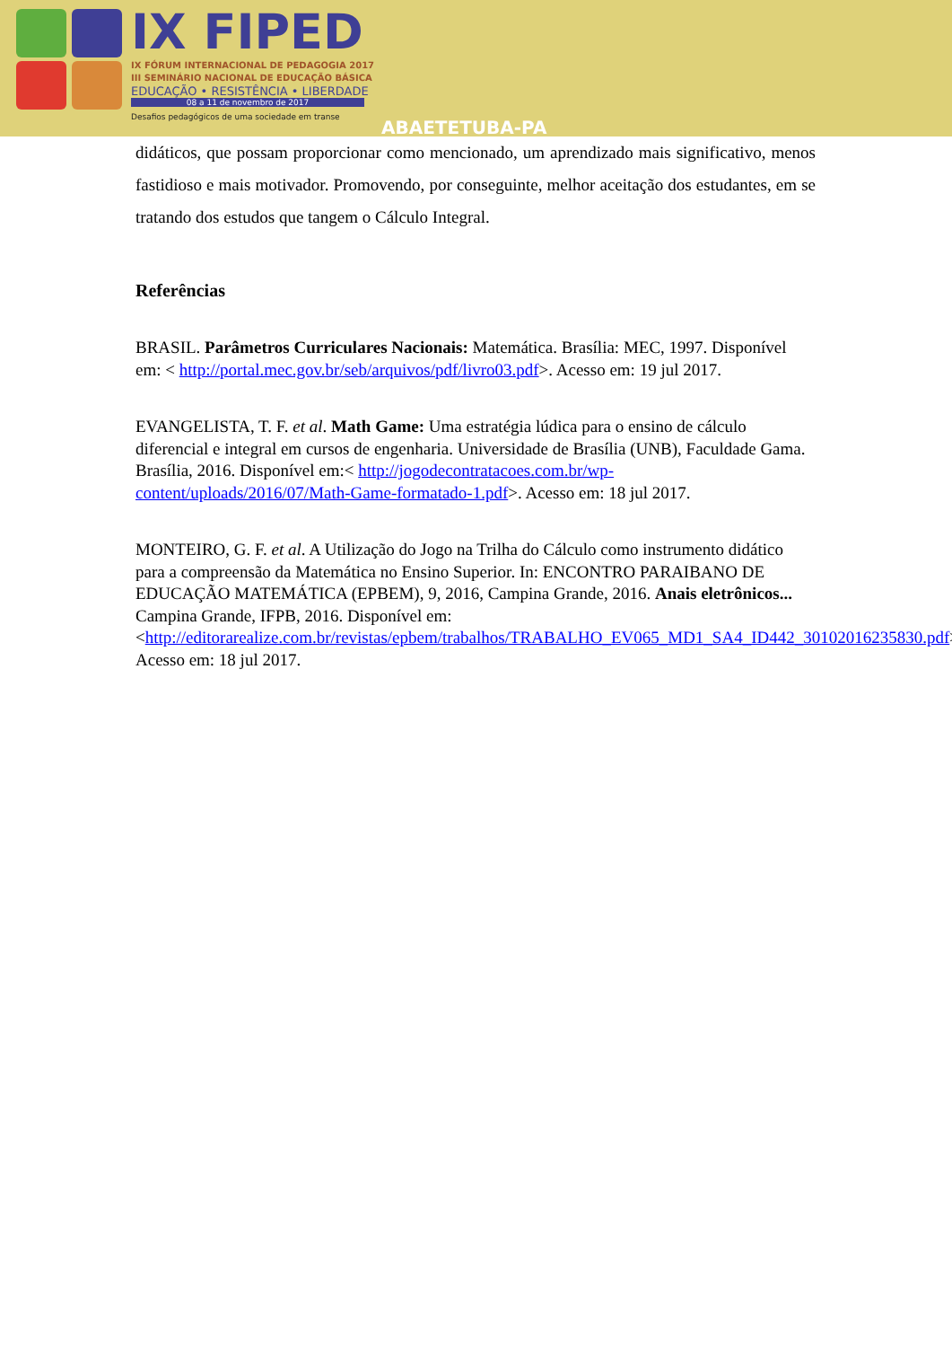IX FIPED
IX FÓRUM INTERNACIONAL DE PEDAGOGIA 2017
III SEMINÁRIO NACIONAL DE EDUCAÇÃO BÁSICA
EDUCAÇÃO • RESISTÊNCIA • LIBERDADE
08 a 11 de novembro de 2017
Desafios pedagógicos de uma sociedade em transe
ABAETETUBA-PA
didáticos, que possam proporcionar como mencionado, um aprendizado mais significativo, menos fastidioso e mais motivador. Promovendo, por conseguinte, melhor aceitação dos estudantes, em se tratando dos estudos que tangem o Cálculo Integral.
Referências
BRASIL. Parâmetros Curriculares Nacionais: Matemática. Brasília: MEC, 1997. Disponível em: < http://portal.mec.gov.br/seb/arquivos/pdf/livro03.pdf>. Acesso em: 19 jul 2017.
EVANGELISTA, T. F. et al. Math Game: Uma estratégia lúdica para o ensino de cálculo diferencial e integral em cursos de engenharia. Universidade de Brasília (UNB), Faculdade Gama. Brasília, 2016. Disponível em:< http://jogodecontratacoes.com.br/wp-content/uploads/2016/07/Math-Game-formatado-1.pdf>. Acesso em: 18 jul 2017.
MONTEIRO, G. F. et al. A Utilização do Jogo na Trilha do Cálculo como instrumento didático para a compreensão da Matemática no Ensino Superior. In: ENCONTRO PARAIBANO DE EDUCAÇÃO MATEMÁTICA (EPBEM), 9, 2016, Campina Grande, 2016. Anais eletrônicos... Campina Grande, IFPB, 2016. Disponível em: <http://editorarealize.com.br/revistas/epbem/trabalhos/TRABALHO_EV065_MD1_SA4_ID442_30102016235830.pdf>. Acesso em: 18 jul 2017.